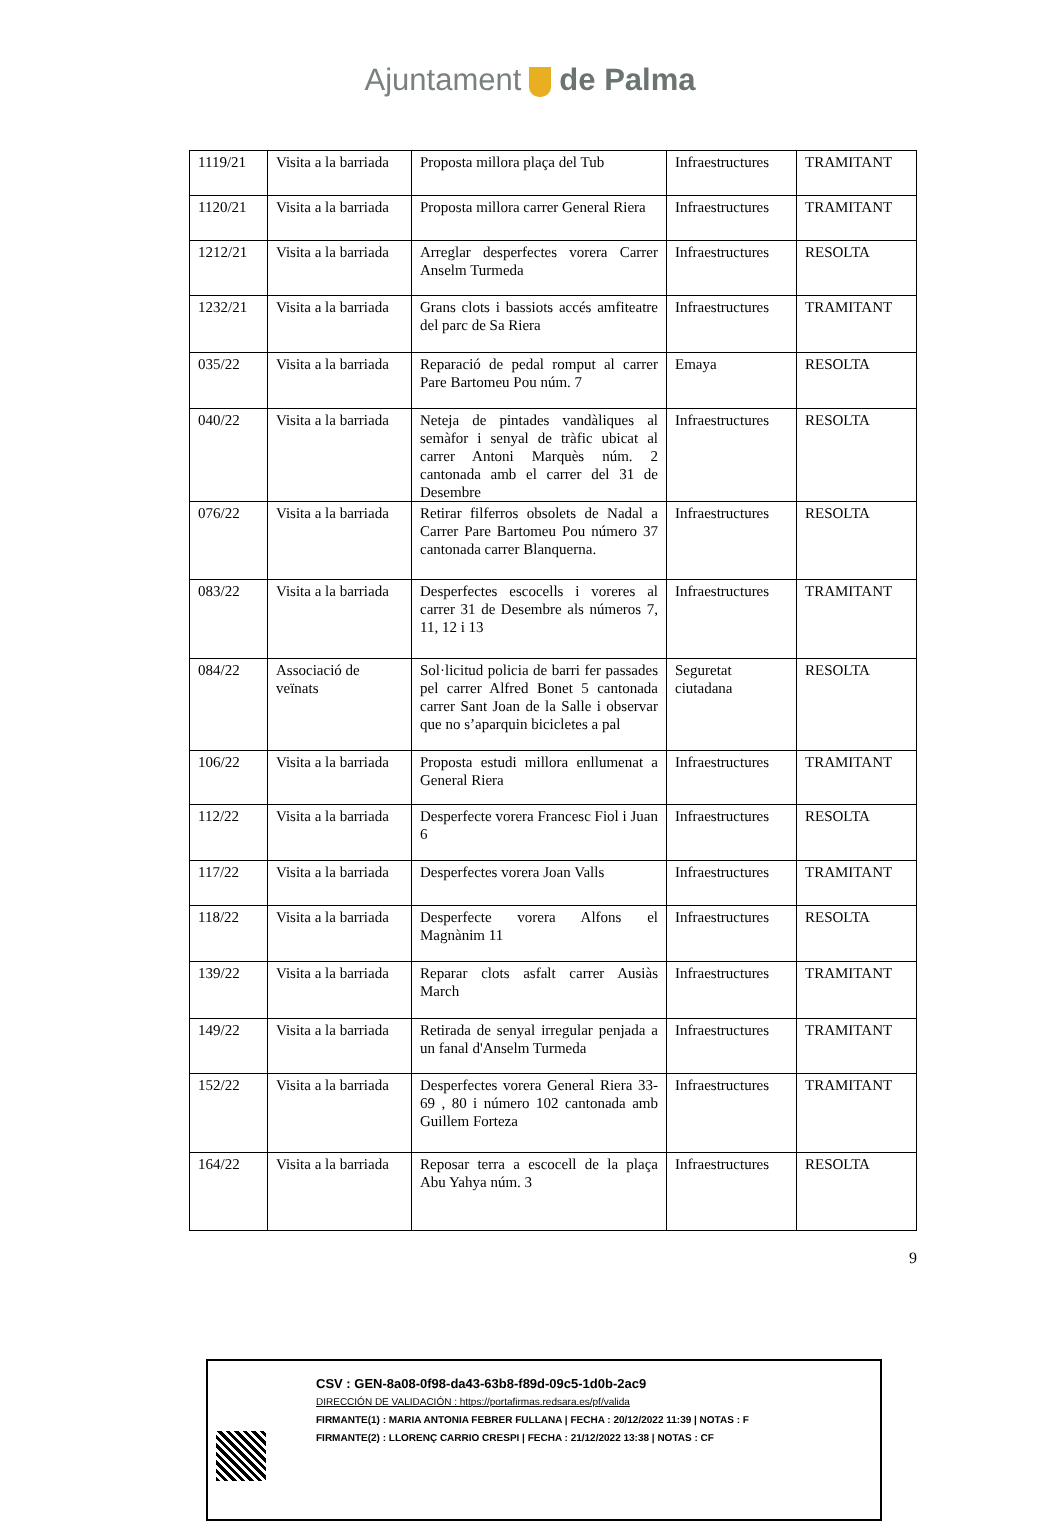Ajuntament de Palma
| 1119/21 | Visita a la barriada | Proposta millora plaça del Tub | Infraestructures | TRAMITANT |
| 1120/21 | Visita a la barriada | Proposta millora carrer General Riera | Infraestructures | TRAMITANT |
| 1212/21 | Visita a la barriada | Arreglar desperfectes vorera Carrer Anselm Turmeda | Infraestructures | RESOLTA |
| 1232/21 | Visita a la barriada | Grans clots i bassiots accés amfiteatre del parc de Sa Riera | Infraestructures | TRAMITANT |
| 035/22 | Visita a la barriada | Reparació de pedal romput al carrer Pare Bartomeu Pou núm. 7 | Emaya | RESOLTA |
| 040/22 | Visita a la barriada | Neteja de pintades vandàliques al semàfor i senyal de tràfic ubicat al carrer Antoni Marquès núm. 2 cantonada amb el carrer del 31 de Desembre | Infraestructures | RESOLTA |
| 076/22 | Visita a la barriada | Retirar filferros obsolets de Nadal a Carrer Pare Bartomeu Pou número 37 cantonada carrer Blanquerna. | Infraestructures | RESOLTA |
| 083/22 | Visita a la barriada | Desperfectes escocells i voreres al carrer 31 de Desembre als números 7, 11, 12 i 13 | Infraestructures | TRAMITANT |
| 084/22 | Associació de veïnats | Sol·licitud policia de barri fer passades pel carrer Alfred Bonet 5 cantonada carrer Sant Joan de la Salle i observar que no s’aparquin bicicletes a pal | Seguretat ciutadana | RESOLTA |
| 106/22 | Visita a la barriada | Proposta estudi millora enllumenat a General Riera | Infraestructures | TRAMITANT |
| 112/22 | Visita a la barriada | Desperfecte vorera Francesc Fiol i Juan 6 | Infraestructures | RESOLTA |
| 117/22 | Visita a la barriada | Desperfectes vorera Joan Valls | Infraestructures | TRAMITANT |
| 118/22 | Visita a la barriada | Desperfecte vorera Alfons el Magnànim 11 | Infraestructures | RESOLTA |
| 139/22 | Visita a la barriada | Reparar clots asfalt carrer Ausiàs March | Infraestructures | TRAMITANT |
| 149/22 | Visita a la barriada | Retirada de senyal irregular penjada a un fanal d'Anselm Turmeda | Infraestructures | TRAMITANT |
| 152/22 | Visita a la barriada | Desperfectes vorera General Riera 33-69 , 80 i número 102 cantonada amb Guillem Forteza | Infraestructures | TRAMITANT |
| 164/22 | Visita a la barriada | Reposar terra a escocell de la plaça Abu Yahya núm. 3 | Infraestructures | RESOLTA |
9
CSV : GEN-8a08-0f98-da43-63b8-f89d-09c5-1d0b-2ac9
DIRECCIÓN DE VALIDACIÓN : https://portafirmas.redsara.es/pf/valida
FIRMANTE(1) : MARIA ANTONIA FEBRER FULLANA | FECHA : 20/12/2022 11:39 | NOTAS : F
FIRMANTE(2) : LLORENÇ CARRIO CRESPI | FECHA : 21/12/2022 13:38 | NOTAS : CF